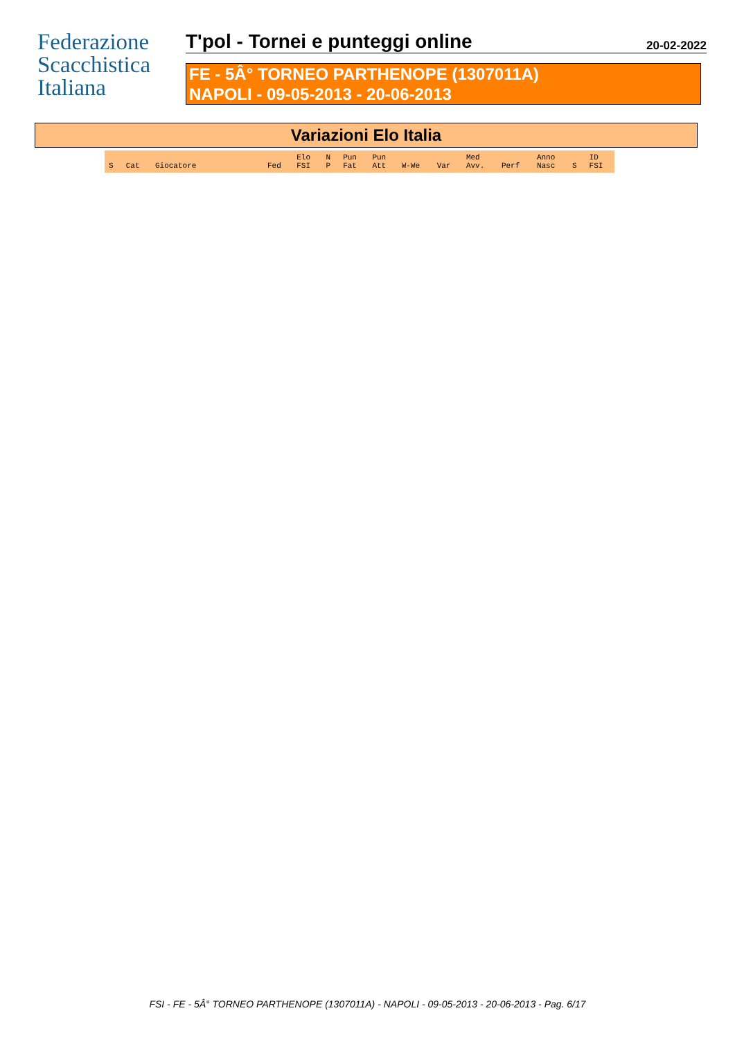Federazione
Scacchistica
Italiana
T'pol - Tornei e punteggi online
20-02-2022
FE - 5Â° TORNEO PARTHENOPE (1307011A)
NAPOLI - 09-05-2013 - 20-06-2013
Variazioni Elo Italia
| S | Cat | Giocatore | Fed | Elo FSI | N P | Pun Fat | Pun Att | W-We | Var | Med Avv. | Perf | Anno Nasc | S | ID FSI |
| --- | --- | --- | --- | --- | --- | --- | --- | --- | --- | --- | --- | --- | --- | --- |
FSI - FE - 5Â° TORNEO PARTHENOPE (1307011A) - NAPOLI - 09-05-2013 - 20-06-2013 - Pag. 6/17